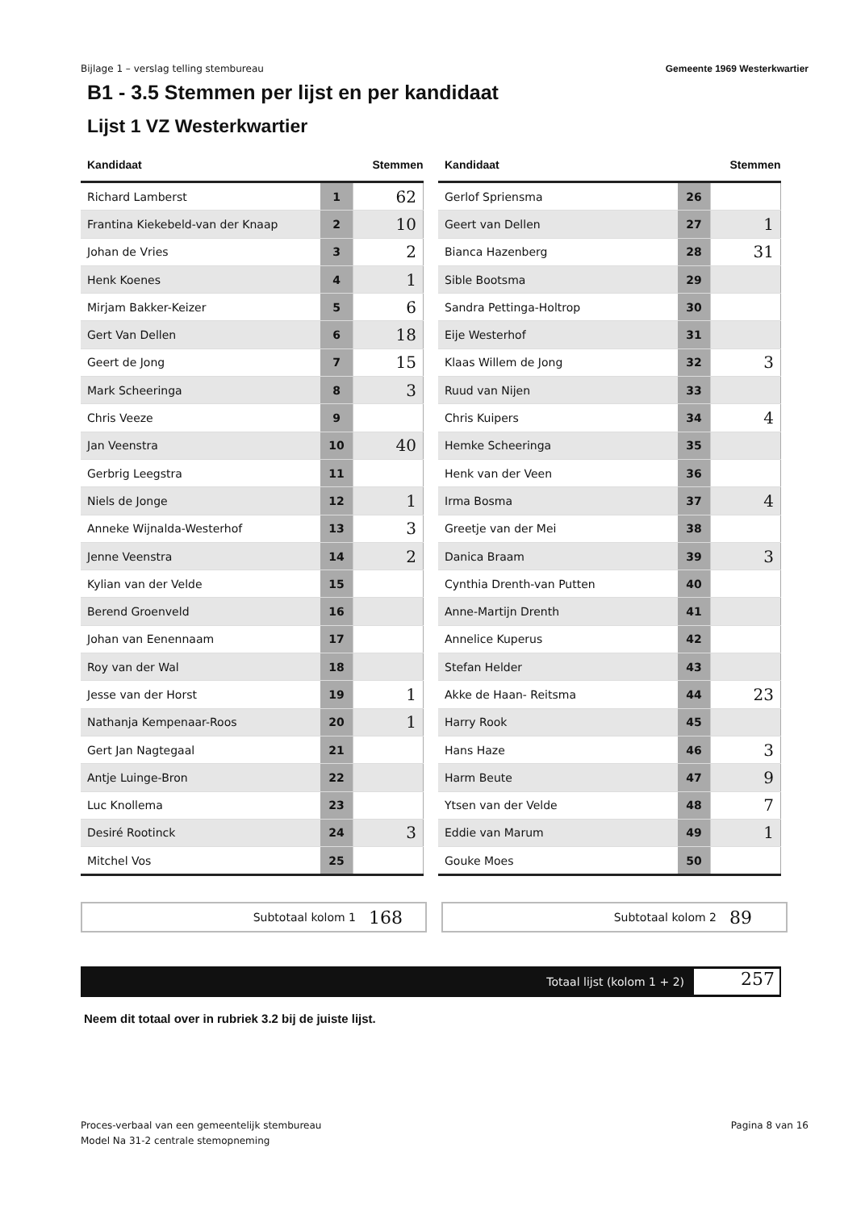Bijlage 1 – verslag telling stembureau Gemeente 1969 Westerkwartier
B1 - 3.5 Stemmen per lijst en per kandidaat
Lijst 1 VZ Westerkwartier
| Kandidaat | | Stemmen |
| --- | --- | --- |
| Richard Lamberst | 1 | 62 |
| Frantina Kiekebeld-van der Knaap | 2 | 10 |
| Johan de Vries | 3 | 2 |
| Henk Koenes | 4 | 1 |
| Mirjam Bakker-Keizer | 5 | 6 |
| Gert Van Dellen | 6 | 18 |
| Geert de Jong | 7 | 15 |
| Mark Scheeringa | 8 | 3 |
| Chris Veeze | 9 | |
| Jan Veenstra | 10 | 40 |
| Gerbrig Leegstra | 11 | |
| Niels de Jonge | 12 | 1 |
| Anneke Wijnalda-Westerhof | 13 | 3 |
| Jenne Veenstra | 14 | 2 |
| Kylian van der Velde | 15 | |
| Berend Groenveld | 16 | |
| Johan van Eenennaam | 17 | |
| Roy van der Wal | 18 | |
| Jesse van der Horst | 19 | 1 |
| Nathanja Kempenaar-Roos | 20 | 1 |
| Gert Jan Nagtegaal | 21 | |
| Antje Luinge-Bron | 22 | |
| Luc Knollema | 23 | |
| Desiré Rootinck | 24 | 3 |
| Mitchel Vos | 25 | |
| Kandidaat | | Stemmen |
| --- | --- | --- |
| Gerlof Spriensma | 26 | |
| Geert van Dellen | 27 | 1 |
| Bianca Hazenberg | 28 | 31 |
| Sible Bootsma | 29 | |
| Sandra Pettinga-Holtrop | 30 | |
| Eije Westerhof | 31 | |
| Klaas Willem de Jong | 32 | 3 |
| Ruud van Nijen | 33 | |
| Chris Kuipers | 34 | 4 |
| Hemke Scheeringa | 35 | |
| Henk van der Veen | 36 | |
| Irma Bosma | 37 | 4 |
| Greetje van der Mei | 38 | |
| Danica Braam | 39 | 3 |
| Cynthia Drenth-van Putten | 40 | |
| Anne-Martijn Drenth | 41 | |
| Annelice Kuperus | 42 | |
| Stefan Helder | 43 | |
| Akke de Haan- Reitsma | 44 | 23 |
| Harry Rook | 45 | |
| Hans Haze | 46 | 3 |
| Harm Beute | 47 | 9 |
| Ytsen van der Velde | 48 | 7 |
| Eddie van Marum | 49 | 1 |
| Gouke Moes | 50 | |
Subtotaal kolom 1 168
Subtotaal kolom 2 89
Totaal lijst (kolom 1 + 2) 257
Neem dit totaal over in rubriek 3.2 bij de juiste lijst.
Proces-verbaal van een gemeentelijk stembureau
Model Na 31-2 centrale stemopneming
Pagina 8 van 16